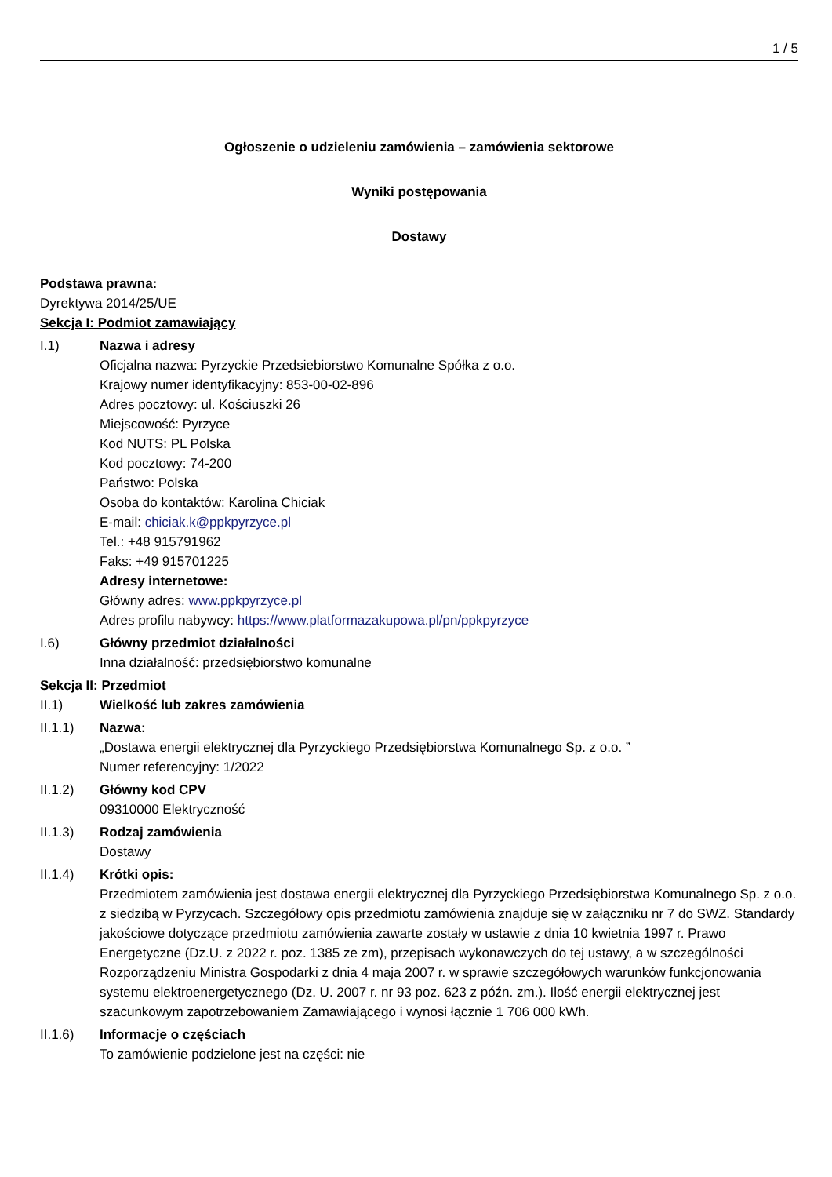1 / 5
Ogłoszenie o udzieleniu zamówienia – zamówienia sektorowe
Wyniki postępowania
Dostawy
Podstawa prawna:
Dyrektywa 2014/25/UE
Sekcja I: Podmiot zamawiający
I.1) Nazwa i adresy
Oficjalna nazwa: Pyrzyckie Przedsiebiorstwo Komunalne Spółka z o.o.
Krajowy numer identyfikacyjny: 853-00-02-896
Adres pocztowy: ul. Kościuszki 26
Miejscowość: Pyrzyce
Kod NUTS: PL Polska
Kod pocztowy: 74-200
Państwo: Polska
Osoba do kontaktów: Karolina Chiciak
E-mail: chiciak.k@ppkpyrzyce.pl
Tel.: +48 915791962
Faks: +49 915701225
Adresy internetowe:
Główny adres: www.ppkpyrzyce.pl
Adres profilu nabywcy: https://www.platformazakupowa.pl/pn/ppkpyrzyce
I.6) Główny przedmiot działalności
Inna działalność: przedsiębiorstwo komunalne
Sekcja II: Przedmiot
II.1) Wielkość lub zakres zamówienia
II.1.1) Nazwa:
„Dostawa energii elektrycznej dla Pyrzyckiego Przedsiębiorstwa Komunalnego Sp. z o.o. ”
Numer referencyjny: 1/2022
II.1.2) Główny kod CPV
09310000 Elektryczność
II.1.3) Rodzaj zamówienia
Dostawy
II.1.4) Krótki opis:
Przedmiotem zamówienia jest dostawa energii elektrycznej dla Pyrzyckiego Przedsiębiorstwa Komunalnego Sp. z o.o. z siedzibą w Pyrzycach. Szczegółowy opis przedmiotu zamówienia znajduje się w załączniku nr 7 do SWZ. Standardy jakościowe dotyczące przedmiotu zamówienia zawarte zostały w ustawie z dnia 10 kwietnia 1997 r. Prawo Energetyczne (Dz.U. z 2022 r. poz. 1385 ze zm), przepisach wykonawczych do tej ustawy, a w szczególności Rozporządzeniu Ministra Gospodarki z dnia 4 maja 2007 r. w sprawie szczegółowych warunków funkcjonowania systemu elektroenergetycznego (Dz. U. 2007 r. nr 93 poz. 623 z późn. zm.). Ilość energii elektrycznej jest szacunkowym zapotrzebowaniem Zamawiającego i wynosi łącznie 1 706 000 kWh.
II.1.6) Informacje o częściach
To zamówienie podzielone jest na części: nie